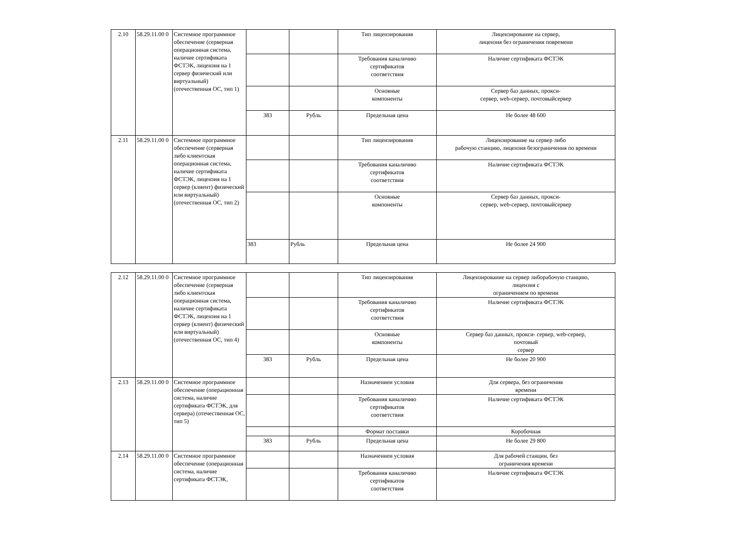| 2.10 | 58.29.11.00 0 | Системное программное обеспечение (серверная операционная система, наличие сертификата ФСТЭК, лицензия на 1 сервер физический или виртуальный) (отечественная ОС, тип 1) | | | Тип лицензирования | Лицензирование на сервер, лицензия без ограничения повремени |
| | | | | | Требования каналичию сертификатов соответствия | Наличие сертификата ФСТЭК |
| | | | | | Основные компоненты | Сервер баз данных, прокси- сервер, web-сервер, почтовыйсервер |
| | | | 383 | Рубль | Предельная цена | Не более 48 600 |
| 2.11 | 58.29.11.00 0 | Системное программное обеспечение (серверная либо клиентская операционная система, наличие сертификата ФСТЭК, лицензия на 1 сервер (клиент) физический или виртуальный) (отечественная ОС, тип 2) | | | Тип лицензирования | Лицензирование на сервер либо рабочую станцию, лицензия безограничения по времени |
| | | | | | Требования каналичию сертификатов соответствия | Наличие сертификата ФСТЭК |
| | | | | | Основные компоненты | Сервер баз данных, прокси- сервер, web-сервер, почтовыйсервер |
| | | | 383 | Рубль | Предельная цена | Не более 24 900 |
| 2.12 | 58.29.11.00 0 | Системное программное обеспечение (серверная либо клиентская операционная система, наличие сертификата ФСТЭК, лицензия на 1 сервер (клиент) физический или виртуальный) (отечественная ОС, тип 4) | | | Тип лицензирования | Лицензирование на сервер либорабочую станцию, лицензия с ограничением по времени |
| | | | | | Требования каналичию сертификатов соответствия | Наличие сертификата ФСТЭК |
| | | | | | Основные компоненты | Сервер баз данных, прокси- сервер, web-сервер, почтовый сервер |
| | | | 383 | Рубль | Предельная цена | Не более 20 900 |
| 2.13 | 58.29.11.00 0 | Системное программное обеспечение (операционная система, наличие сертификата ФСТЭК, для сервера) (отечественная ОС, тип 5) | | | Назначениеи условия | Для сервера, без ограничения времени |
| | | | | | Требования каналичию сертификатов соответствия | Наличие сертификата ФСТЭК |
| | | | | | Формат поставки | Коробочная |
| | | | 383 | Рубль | Предельная цена | Не более 29 800 |
| 2.14 | 58.29.11.00 0 | Системное программное обеспечение (операционная система, наличие сертификата ФСТЭК, | | | Назначениеи условия | Для рабочей станции, без ограничения времени |
| | | | | | Требования каналичию сертификатов соответствия | Наличие сертификата ФСТЭК |